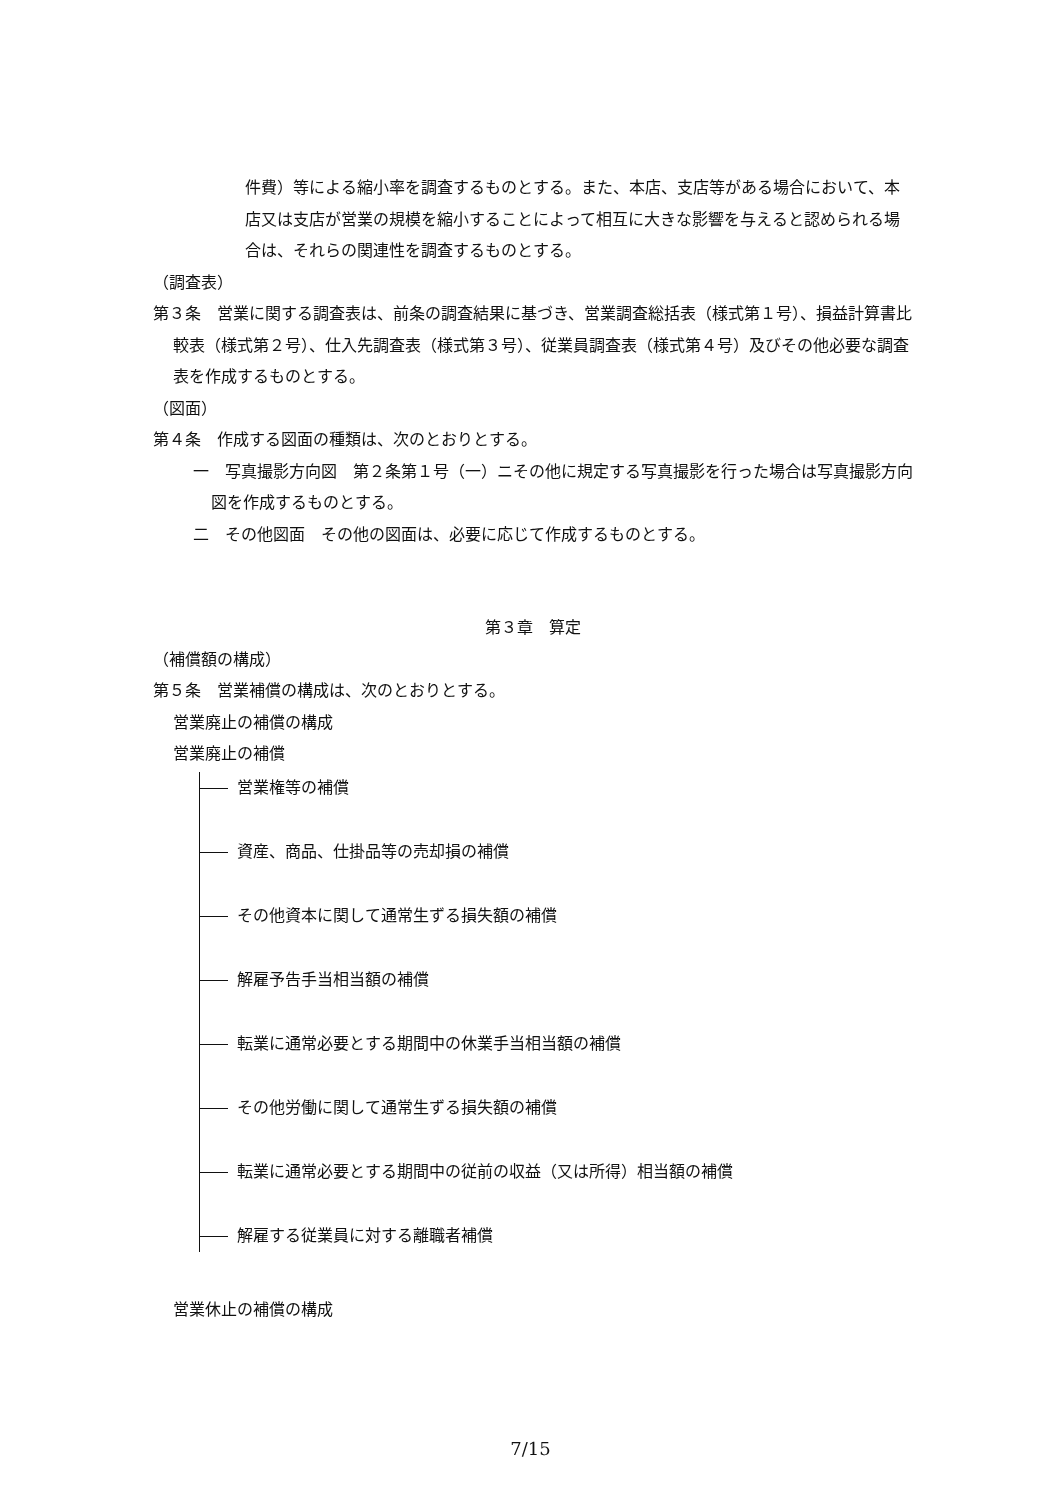件費）等による縮小率を調査するものとする。また、本店、支店等がある場合において、本店又は支店が営業の規模を縮小することによって相互に大きな影響を与えると認められる場合は、それらの関連性を調査するものとする。
（調査表）
第３条　営業に関する調査表は、前条の調査結果に基づき、営業調査総括表（様式第１号）、損益計算書比較表（様式第２号）、仕入先調査表（様式第３号）、従業員調査表（様式第４号）及びその他必要な調査表を作成するものとする。
（図面）
第４条　作成する図面の種類は、次のとおりとする。
一　写真撮影方向図　第２条第１号（一）ニその他に規定する写真撮影を行った場合は写真撮影方向図を作成するものとする。
二　その他図面　その他の図面は、必要に応じて作成するものとする。
第３章　算定
（補償額の構成）
第５条　営業補償の構成は、次のとおりとする。
営業廃止の補償の構成
営業廃止の補償
営業権等の補償
資産、商品、仕掛品等の売却損の補償
その他資本に関して通常生ずる損失額の補償
解雇予告手当相当額の補償
転業に通常必要とする期間中の休業手当相当額の補償
その他労働に関して通常生ずる損失額の補償
転業に通常必要とする期間中の従前の収益（又は所得）相当額の補償
解雇する従業員に対する離職者補償
営業休止の補償の構成
7/15